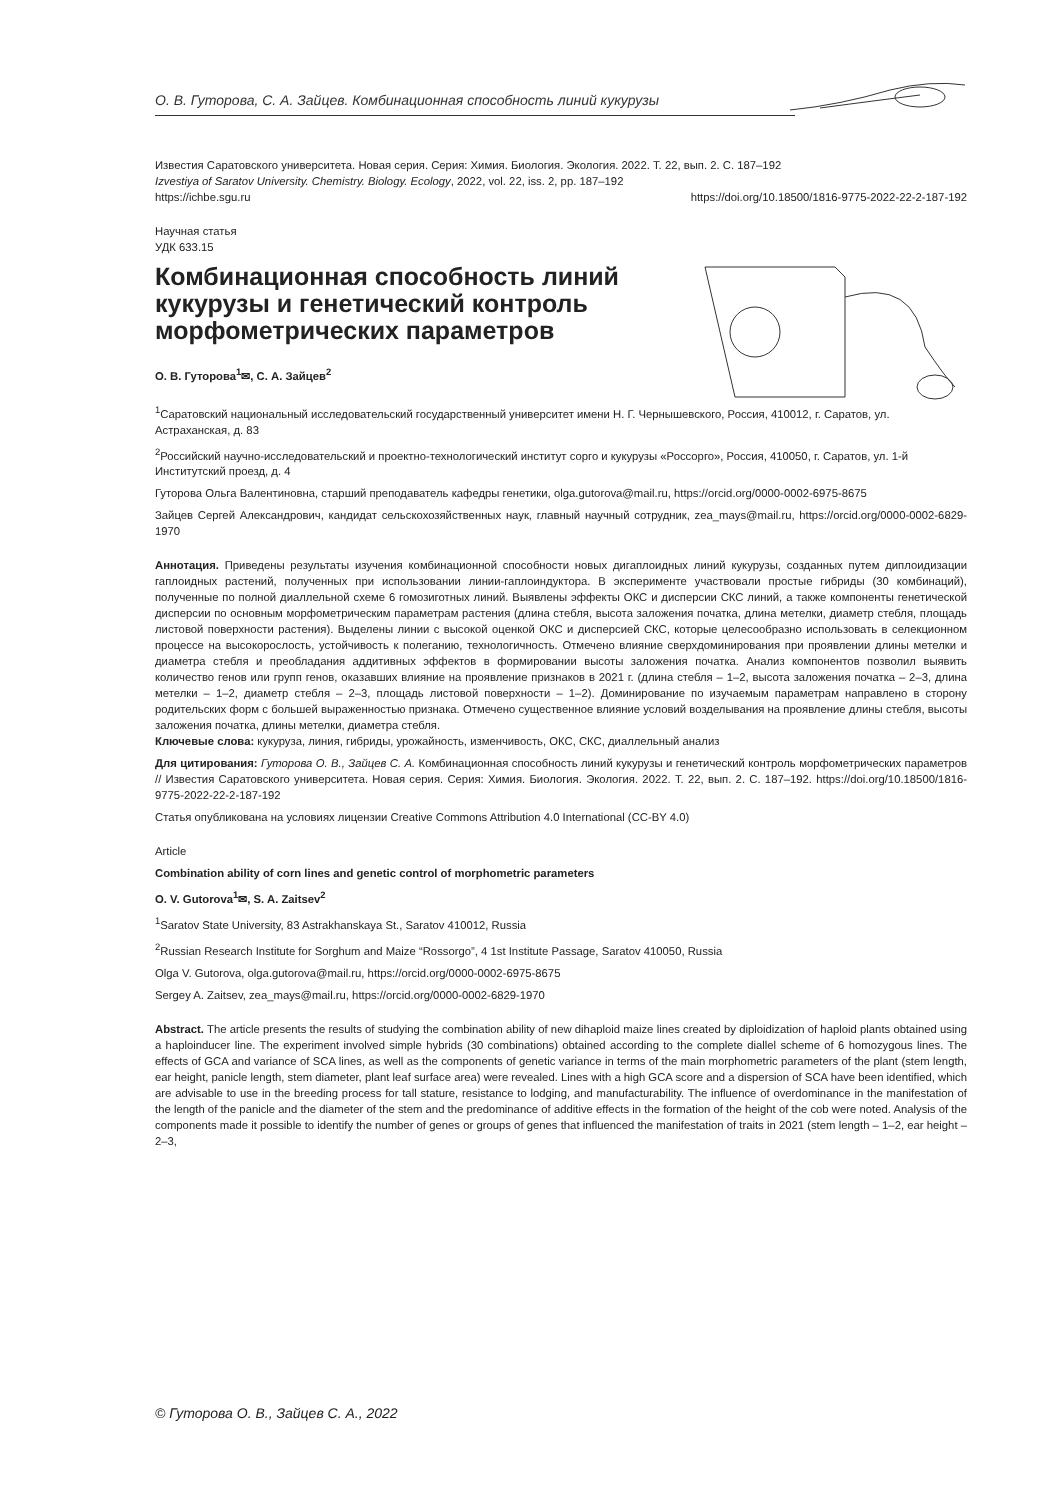О. В. Гуторова, С. А. Зайцев. Комбинационная способность линий кукурузы
Известия Саратовского университета. Новая серия. Серия: Химия. Биология. Экология. 2022. Т. 22, вып. 2. С. 187–192
Izvestiya of Saratov University. Chemistry. Biology. Ecology, 2022, vol. 22, iss. 2, pp. 187–192
https://ichbe.sgu.ru https://doi.org/10.18500/1816-9775-2022-22-2-187-192
Научная статья
УДК 633.15
Комбинационная способность линий кукурузы и генетический контроль морфометрических параметров
О. В. Гуторова<sup>1</sup>✉, С. А. Зайцев<sup>2</sup>
<sup>1</sup> Саратовский национальный исследовательский государственный университет имени Н. Г. Чернышевского, Россия, 410012, г. Саратов, ул. Астраханская, д. 83
<sup>2</sup> Российский научно-исследовательский и проектно-технологический институт сорго и кукурузы «Россорго», Россия, 410050, г. Саратов, ул. 1-й Институтский проезд, д. 4
Гуторова Ольга Валентиновна, старший преподаватель кафедры генетики, olga.gutorova@mail.ru, https://orcid.org/0000-0002-6975-8675
Зайцев Сергей Александрович, кандидат сельскохозяйственных наук, главный научный сотрудник, zea_mays@mail.ru, https://orcid.org/0000-0002-6829-1970
Аннотация. Приведены результаты изучения комбинационной способности новых дигаплоидных линий кукурузы, созданных путем диплоидизации гаплоидных растений, полученных при использовании линии-гаплоиндуктора. В эксперименте участвовали простые гибриды (30 комбинаций), полученные по полной диаллельной схеме 6 гомозиготных линий. Выявлены эффекты ОКС и дисперсии СКС линий, а также компоненты генетической дисперсии по основным морфометрическим параметрам растения (длина стебля, высота заложения початка, длина метелки, диаметр стебля, площадь листовой поверхности растения). Выделены линии с высокой оценкой ОКС и дисперсией СКС, которые целесообразно использовать в селекционном процессе на высокорослость, устойчивость к полеганию, технологичность. Отмечено влияние сверхдоминирования при проявлении длины метелки и диаметра стебля и преобладания аддитивных эффектов в формировании высоты заложения початка. Анализ компонентов позволил выявить количество генов или групп генов, оказавших влияние на проявление признаков в 2021 г. (длина стебля – 1–2, высота заложения початка – 2–3, длина метелки – 1–2, диаметр стебля – 2–3, площадь листовой поверхности – 1–2). Доминирование по изучаемым параметрам направлено в сторону родительских форм с большей выраженностью признака. Отмечено существенное влияние условий возделывания на проявление длины стебля, высоты заложения початка, длины метелки, диаметра стебля.
Ключевые слова: кукуруза, линия, гибриды, урожайность, изменчивость, ОКС, СКС, диаллельный анализ
Для цитирования: Гуторова О. В., Зайцев С. А. Комбинационная способность линий кукурузы и генетический контроль морфометрических параметров // Известия Саратовского университета. Новая серия. Серия: Химия. Биология. Экология. 2022. Т. 22, вып. 2. С. 187–192. https://doi.org/10.18500/1816-9775-2022-22-2-187-192
Статья опубликована на условиях лицензии Creative Commons Attribution 4.0 International (CC-BY 4.0)
Article
Combination ability of corn lines and genetic control of morphometric parameters
O. V. Gutorova<sup>1</sup>✉, S. A. Zaitsev<sup>2</sup>
<sup>1</sup> Saratov State University, 83 Astrakhanskaya St., Saratov 410012, Russia
<sup>2</sup> Russian Research Institute for Sorghum and Maize “Rossorgo”, 4 1st Institute Passage, Saratov 410050, Russia
Olga V. Gutorova, olga.gutorova@mail.ru, https://orcid.org/0000-0002-6975-8675
Sergey A. Zaitsev, zea_mays@mail.ru, https://orcid.org/0000-0002-6829-1970
Abstract. The article presents the results of studying the combination ability of new dihaploid maize lines created by diploidization of haploid plants obtained using a haploinducer line. The experiment involved simple hybrids (30 combinations) obtained according to the complete diallel scheme of 6 homozygous lines. The effects of GCA and variance of SCA lines, as well as the components of genetic variance in terms of the main morphometric parameters of the plant (stem length, ear height, panicle length, stem diameter, plant leaf surface area) were revealed. Lines with a high GCA score and a dispersion of SCA have been identified, which are advisable to use in the breeding process for tall stature, resistance to lodging, and manufacturability. The influence of overdominance in the manifestation of the length of the panicle and the diameter of the stem and the predominance of additive effects in the formation of the height of the cob were noted. Analysis of the components made it possible to identify the number of genes or groups of genes that influenced the manifestation of traits in 2021 (stem length – 1–2, ear height – 2–3,
© Гуторова О. В., Зайцев С. А., 2022